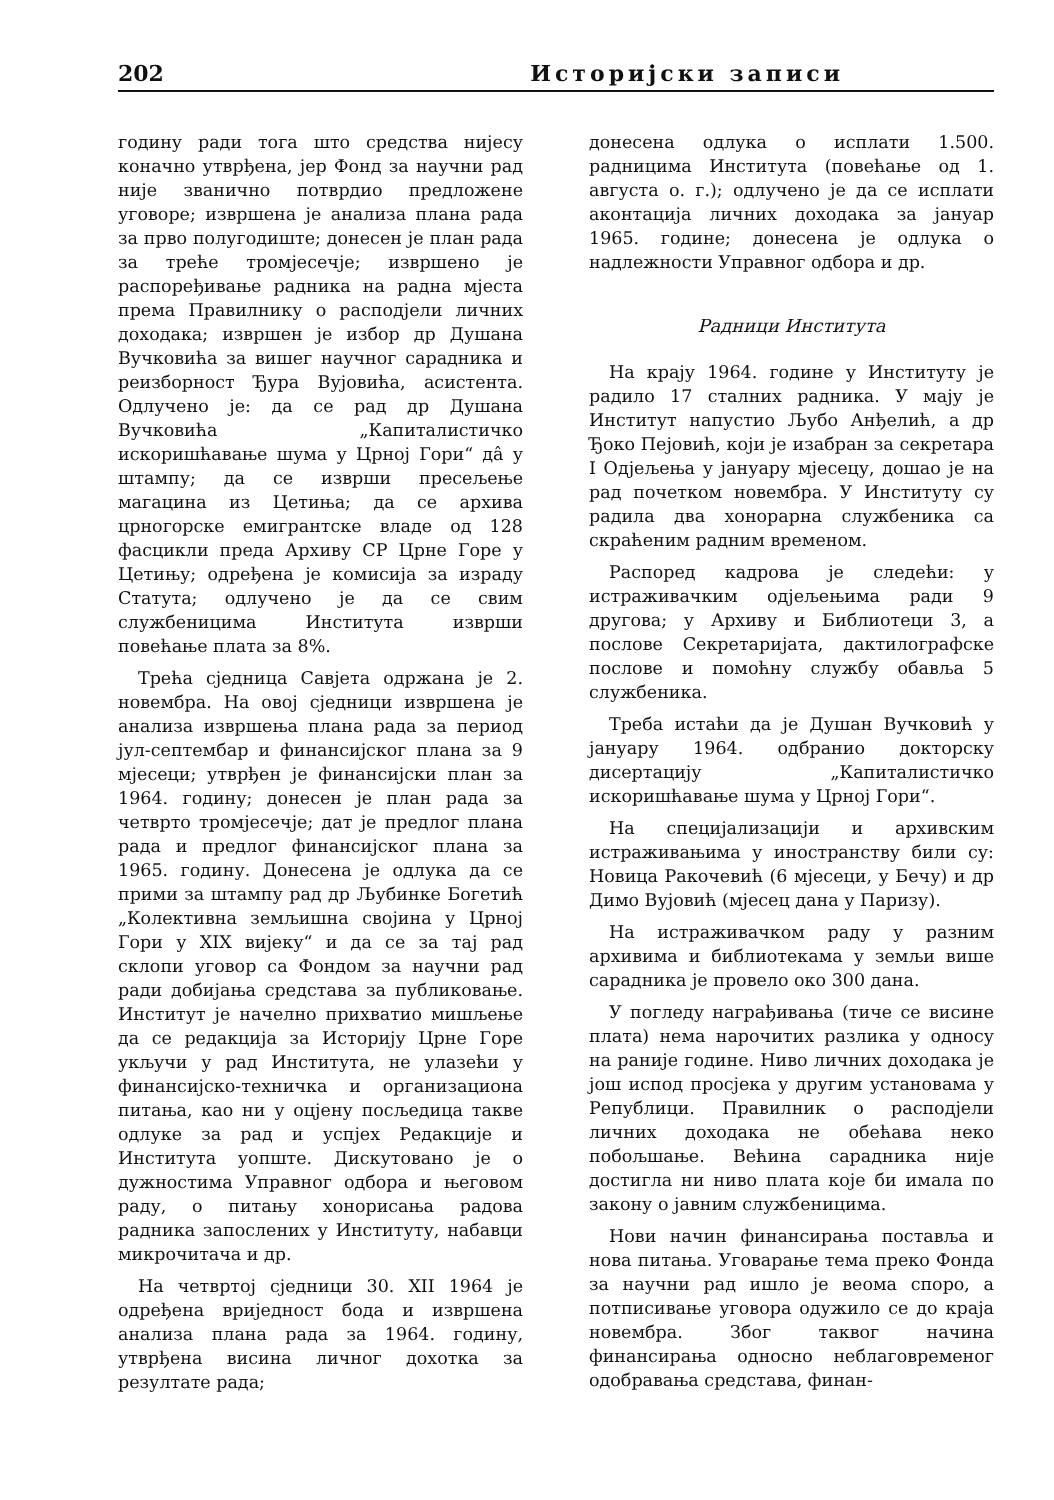202 Историјски записи
годину ради тога што средства нијесу коначно утврђена, јер Фонд за научни рад није званично потврдио предложене уговоре; извршена је анализа плана рада за прво полугодиште; донесен је план рада за треће тромјесечје; извршено је распоређивање радника на радна мјеста према Правилнику о расподјели личних доходака; извршен је избор др Душана Вучковића за вишег научног сарадника и реизборност Ђура Вујовића, асистента. Одлучено је: да се рад др Душана Вучковића „Капиталистичко искоришћавање шума у Црној Гори“ дâ у штампу; да се изврши пресељење магацина из Цетиња; да се архива црногорске емигрантске владе од 128 фасцикли преда Архиву СР Црне Горе у Цетињу; одређена је комисија за израду Статута; одлучено је да се свим службеницима Института изврши повећање плата за 8%.
Трећа сједница Савјета одржана је 2. новембра. На овој сједници извршена је анализа извршења плана рада за период јул-септембар и финансијског плана за 9 мјесеци; утврђен је финансијски план за 1964. годину; донесен је план рада за четврто тромјесечје; дат је предлог плана рада и предлог финансијског плана за 1965. годину. Донесена је одлука да се прими за штампу рад др Љубинке Богетић „Колективна земљишна својина у Црној Гори у XIX вијеку“ и да се за тај рад склопи уговор са Фондом за научни рад ради добијања средстава за публиковање. Институт је начелно прихватио мишљење да се редакција за Историју Црне Горе укључи у рад Института, не улазећи у финансијско-техничка и организациона питања, као ни у оцјену посљедица такве одлуке за рад и успјех Редакције и Института уопште. Дискутовано је о дужностима Управног одбора и његовом раду, о питању хонорисања радова радника запослених у Институту, набавци микрочитача и др.
На четвртој сједници 30. XII 1964 је одређена вриједност бода и извршена анализа плана рада за 1964. годину, утврђена висина личног дохотка за резултате рада;
донесена одлука о исплати 1.500. радницима Института (повећање од 1. августа о. г.); одлучено је да се исплати аконтација личних доходака за јануар 1965. године; донесена је одлука о надлежности Управног одбора и др.
Радници Института
На крају 1964. године у Институту је радило 17 сталних радника. У мају је Институт напустио Љубо Анђелић, а др Ђоко Пејовић, који је изабран за секретара I Одјељења у јануару мјесецу, дошао је на рад почетком новембра. У Институту су радила два хонорарна службеника са скраћеним радним временом.
Распоред кадрова је следећи: у истраживачким одјељењима ради 9 другова; у Архиву и Библиотеци 3, а послове Секретаријата, дактилографске послове и помоћну службу обавља 5 службеника.
Треба истаћи да је Душан Вучковић у јануару 1964. одбранио докторску дисертацију „Капиталистичко искоришћавање шума у Црној Гори“.
На специјализацији и архивским истраживањима у иностранству били су: Новица Ракочевић (6 мјесеци, у Бечу) и др Димо Вујовић (мјесец дана у Паризу).
На истраживачком раду у разним архивима и библиотекама у земљи више сарадника је провело око 300 дана.
У погледу награђивања (тиче се висине плата) нема нарочитих разлика у односу на раније године. Ниво личних доходака је још испод просјека у другим установама у Републици. Правилник о расподјели личних доходака не обећава неко побољшање. Већина сарадника није достигла ни ниво плата које би имала по закону о јавним службеницима.
Нови начин финансирања поставља и нова питања. Уговарање тема преко Фонда за научни рад ишло је веома споро, а потписивање уговора одужило се до краја новембра. Због таквог начина финансирања односно неблаговременог одобравања средстава, финан-